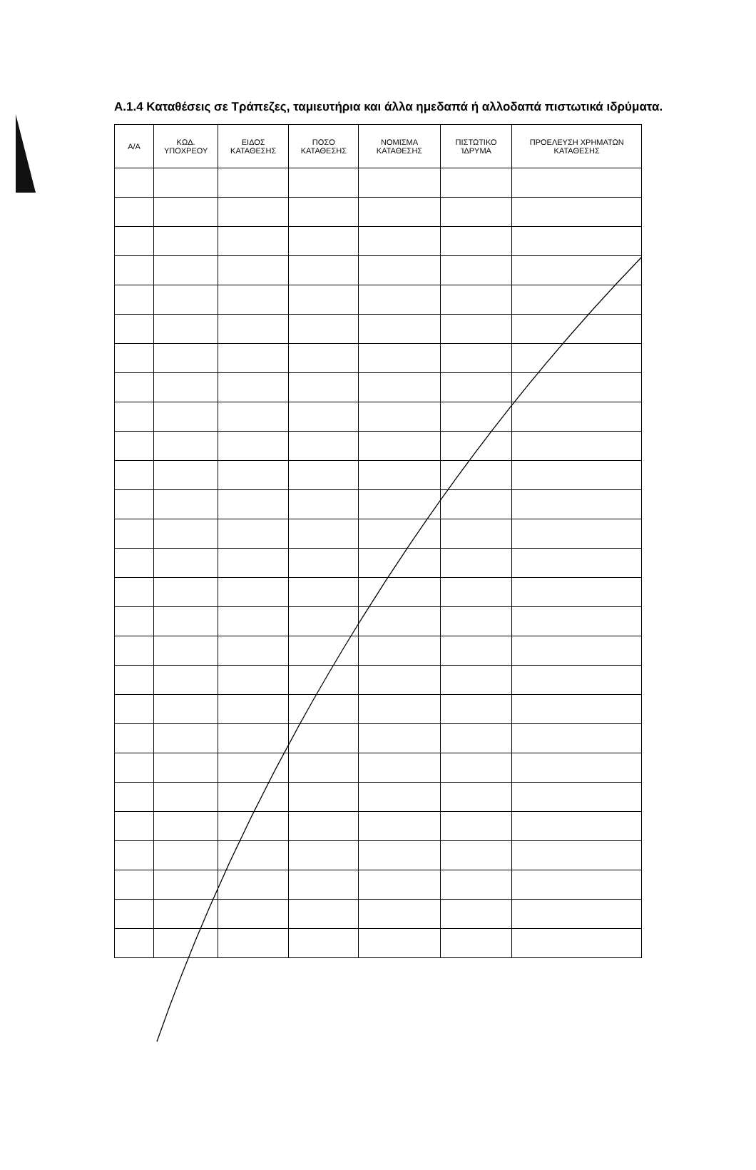Α.1.4 Καταθέσεις σε Τράπεζες, ταμιευτήρια και άλλα ημεδαπά ή αλλοδαπά πιστωτικά ιδρύματα.
| Α/Α | ΚΩΔ. ΥΠΟΧΡΕΟΥ | ΕΙΔΟΣ ΚΑΤΑΘΕΣΗΣ | ΠΟΣΟ ΚΑΤΑΘΕΣΗΣ | ΝΟΜΙΣΜΑ ΚΑΤΑΘΕΣΗΣ | ΠΙΣΤΩΤΙΚΟ ΊΔΡΥΜΑ | ΠΡΟΕΛΕΥΣΗ ΧΡΗΜΑΤΩΝ ΚΑΤΑΘΕΣΗΣ |
| --- | --- | --- | --- | --- | --- | --- |